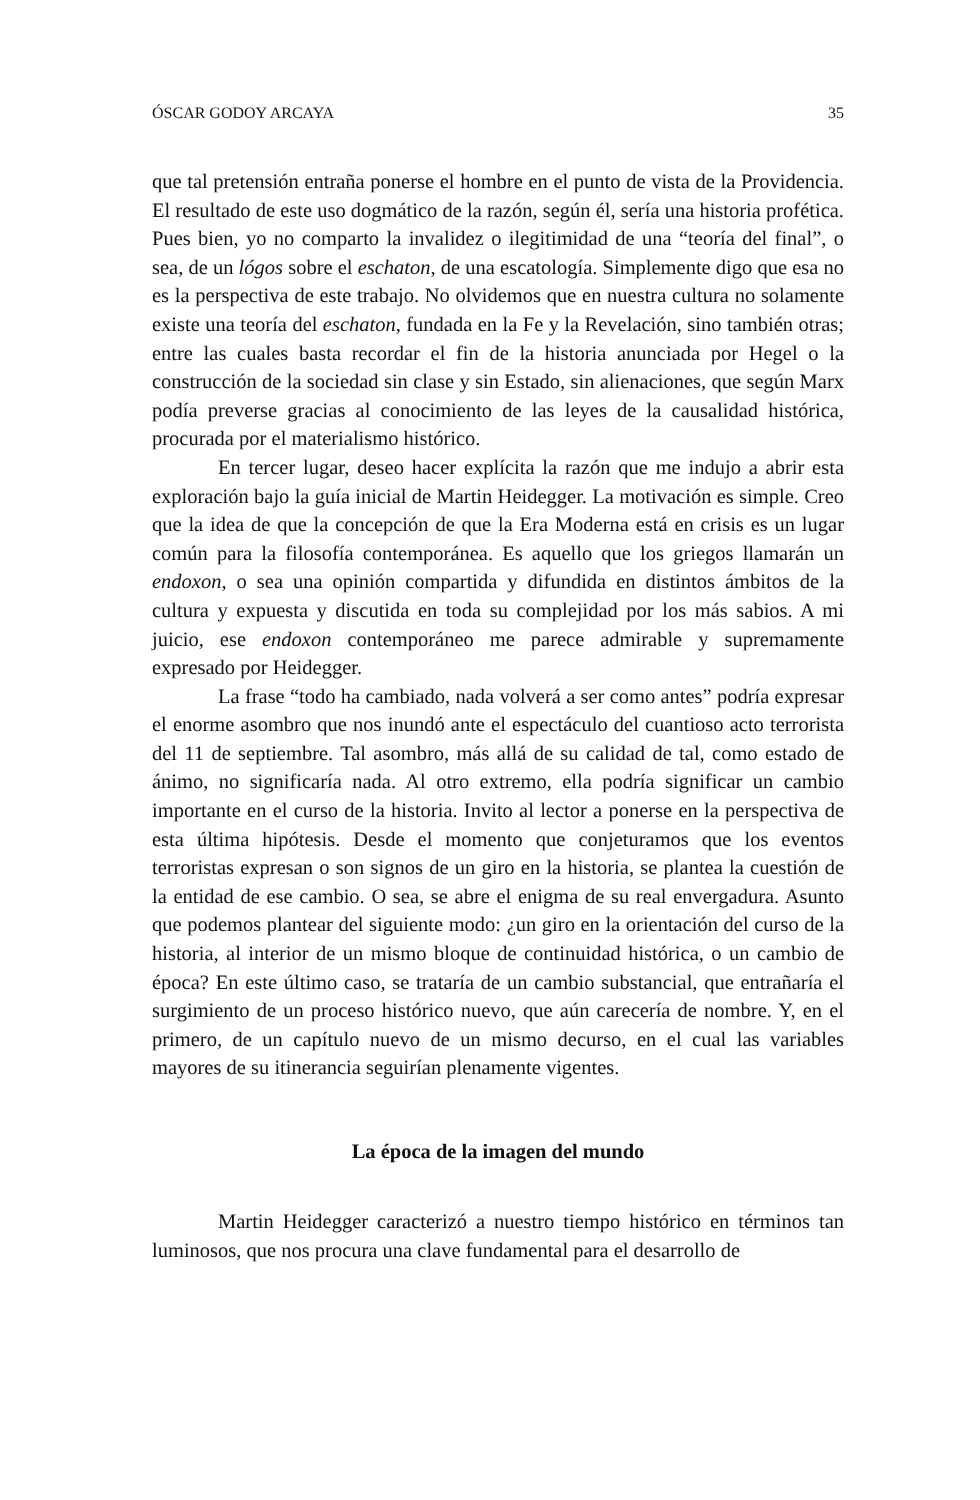ÓSCAR GODOY ARCAYA 35
que tal pretensión entraña ponerse el hombre en el punto de vista de la Providencia. El resultado de este uso dogmático de la razón, según él, sería una historia profética. Pues bien, yo no comparto la invalidez o ilegitimidad de una “teoría del final”, o sea, de un lógos sobre el eschaton, de una escatología. Simplemente digo que esa no es la perspectiva de este trabajo. No olvidemos que en nuestra cultura no solamente existe una teoría del eschaton, fundada en la Fe y la Revelación, sino también otras; entre las cuales basta recordar el fin de la historia anunciada por Hegel o la construcción de la sociedad sin clase y sin Estado, sin alienaciones, que según Marx podía preverse gracias al conocimiento de las leyes de la causalidad histórica, procurada por el materialismo histórico.
En tercer lugar, deseo hacer explícita la razón que me indujo a abrir esta exploración bajo la guía inicial de Martin Heidegger. La motivación es simple. Creo que la idea de que la concepción de que la Era Moderna está en crisis es un lugar común para la filosofía contemporánea. Es aquello que los griegos llamarán un endoxon, o sea una opinión compartida y difundida en distintos ámbitos de la cultura y expuesta y discutida en toda su complejidad por los más sabios. A mi juicio, ese endoxon contemporáneo me parece admirable y supremamente expresado por Heidegger.
La frase “todo ha cambiado, nada volverá a ser como antes” podría expresar el enorme asombro que nos inundó ante el espectáculo del cuantioso acto terrorista del 11 de septiembre. Tal asombro, más allá de su calidad de tal, como estado de ánimo, no significaría nada. Al otro extremo, ella podría significar un cambio importante en el curso de la historia. Invito al lector a ponerse en la perspectiva de esta última hipótesis. Desde el momento que conjeturamos que los eventos terroristas expresan o son signos de un giro en la historia, se plantea la cuestión de la entidad de ese cambio. O sea, se abre el enigma de su real envergadura. Asunto que podemos plantear del siguiente modo: ¿un giro en la orientación del curso de la historia, al interior de un mismo bloque de continuidad histórica, o un cambio de época? En este último caso, se trataría de un cambio substancial, que entrañaría el surgimiento de un proceso histórico nuevo, que aún carecería de nombre. Y, en el primero, de un capítulo nuevo de un mismo decurso, en el cual las variables mayores de su itinerancia seguirían plenamente vigentes.
La época de la imagen del mundo
Martin Heidegger caracterizó a nuestro tiempo histórico en términos tan luminosos, que nos procura una clave fundamental para el desarrollo de